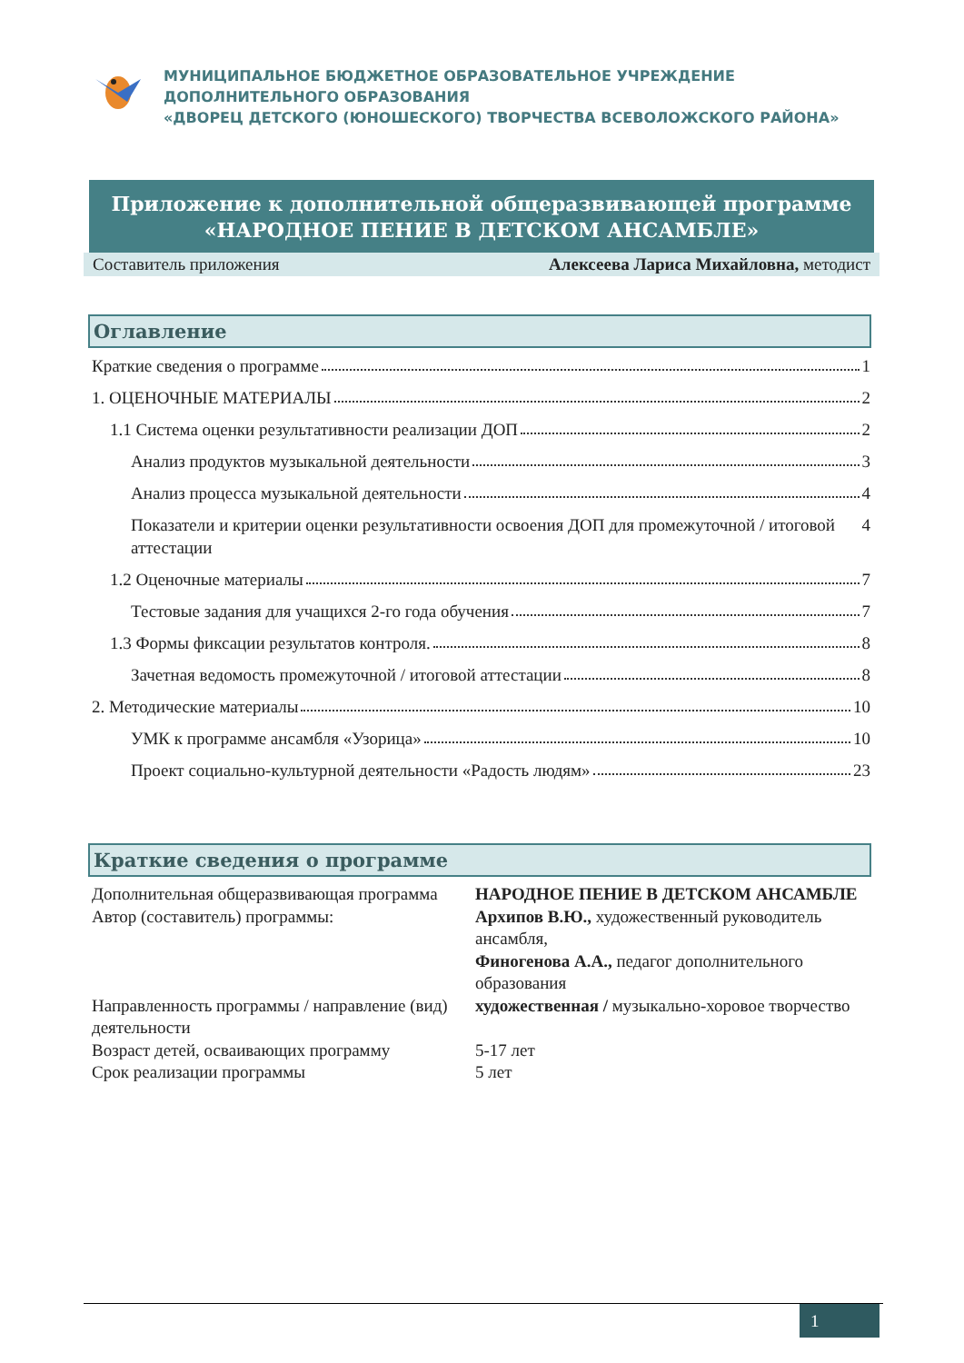МУНИЦИПАЛЬНОЕ БЮДЖЕТНОЕ ОБРАЗОВАТЕЛЬНОЕ УЧРЕЖДЕНИЕ
ДОПОЛНИТЕЛЬНОГО ОБРАЗОВАНИЯ
«ДВОРЕЦ ДЕТСКОГО (ЮНОШЕСКОГО) ТВОРЧЕСТВА ВСЕВОЛОЖСКОГО РАЙОНА»
Приложение к дополнительной общеразвивающей программе
«НАРОДНОЕ ПЕНИЕ В ДЕТСКОМ АНСАМБЛЕ»
Составитель приложения Алексеева Лариса Михайловна, методист
Оглавление
Краткие сведения о программе 1
1. ОЦЕНОЧНЫЕ МАТЕРИАЛЫ 2
1.1 Система оценки результативности реализации ДОП 2
Анализ продуктов музыкальной деятельности 3
Анализ процесса музыкальной деятельности 4
Показатели и критерии оценки результативности освоения ДОП для промежуточной / итоговой аттестации 4
1.2 Оценочные материалы 7
Тестовые задания для учащихся 2-го года обучения 7
1.3 Формы фиксации результатов контроля. 8
Зачетная ведомость промежуточной / итоговой аттестации 8
2. Методические материалы 10
УМК к программе ансамбля «Узорица» 10
Проект социально-культурной деятельности «Радость людям» 23
Краткие сведения о программе
| Дополнительная общеразвивающая программа | НАРОДНОЕ ПЕНИЕ В ДЕТСКОМ АНСАМБЛЕ |
| Автор (составитель) программы: | Архипов В.Ю., художественный руководитель ансамбля, Финогенова А.А., педагог дополнительного образования |
| Направленность программы / направление (вид) деятельности | художественная / музыкально-хоровое творчество |
| Возраст детей, осваивающих программу | 5-17 лет |
| Срок реализации программы | 5 лет |
1